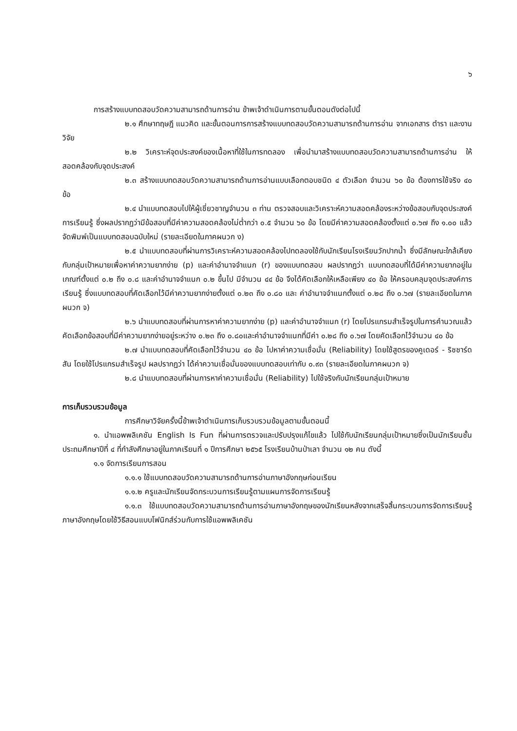๖
การสร้างแบบทดสอบวัดความสามารถด้านการอ่าน ข้าพเจ้าดำเนินการตามขั้นตอนดังต่อไปนี้
๒.๑ ศึกษาทฤษฎี แนวคิด และขั้นตอนการการสร้างแบบทดสอบวัดความสามารถด้านการอ่าน จากเอกสาร ตำรา และงานวิจัย
๒.๒ วิเคราะห์จุดประสงค์ของเนื้อหาที่ใช้ในการทดลอง เพื่อนำมาสร้างแบบทดสอบวัดความสามารถด้านการอ่าน ให้สอดคล้องกับจุดประสงค์
๒.๓ สร้างแบบทดสอบวัดความสามารถด้านการอ่านแบบเลือกตอบชนิด ๔ ตัวเลือก จำนวน ๖๐ ข้อ ต้องการใช้จริง ๔๐ ข้อ
๒.๔ นำแบบทดสอบไปให้ผู้เชี่ยวชาญจำนวน ๓ ท่าน ตรวจสอบและวิเคราะห์ความสอดคล้องระหว่างข้อสอบกับจุดประสงค์การเรียนรู้ ซึ่งผลปรากฏว่ามีข้อสอบที่มีค่าความสอดคล้องไม่ต่ำกว่า ๐.๕ จำนวน ๖๐ ข้อ โดยมีค่าความสอดคล้องตั้งแต่ ๐.๖๗ ถึง ๑.๐๐ แล้วจัดพิมพ์เป็นแบบทดสอบฉบับใหม่ (รายละเอียดในภาคผนวก ง)
๒.๕ นำแบบทดสอบที่ผ่านการวิเคราะห์ความสอดคล้องไปทดลองใช้กับนักเรียนโรงเรียนวักปากน้ำ ซึ่งมีลักษณะใกล้เคียงกับกลุ่มเป้าหมายเพื่อหาค่าความยากง่าย (p) และค่าอำนาจจำแนก (r) ของแบบทดสอบ ผลปรากฏว่า แบบทดสอบที่ได้มีค่าความยากอยู่ในเกณฑ์ตั้งแต่ ๐.๒ ถึง ๐.๘ และค่าอำนาจจำแนก ๐.๒ ขึ้นไป มีจำนวน ๔๔ ข้อ จึงได้คัดเลือกให้เหลือเพียง ๔๐ ข้อ ให้ครอบคลุมจุดประสงค์การเรียนรู้ ซึ่งแบบทดสอบที่คัดเลือกไว้มีค่าความยากง่ายตั้งแต่ ๐.๒๓ ถึง ๐.๘๐ และ ค่าอำนาจจำแนกตั้งแต่ ๐.๒๘ ถึง ๐.๖๗ (รายละเอียดในภาคผนวก จ)
๒.๖ นำแบบทดสอบที่ผ่านการหาค่าความยากง่าย (p) และค่าอำนาจจำแนก (r) โดยโปรแกรมสำเร็จรูปในการคำนวณแล้ว คัดเลือกข้อสอบที่มีค่าความยากง่ายอยู่ระหว่าง ๐.๒๓ ถึง ๐.๘๐และค่าอำนาจจำแนกที่มีค่า ๐.๒๘ ถึง ๐.๖๗ โดยคัดเลือกไว้จำนวน ๔๐ ข้อ
๒.๗ นำแบบทดสอบที่คัดเลือกไว้จำนวน ๔๐ ข้อ ไปหาค่าความเชื่อมั่น (Reliability) โดยใช้สูตรของคูเดอร์ - ริชชาร์ดสัน โดยใช้โปรแกรมสำเร็จรูป ผลปรากฏว่า ได้ค่าความเชื่อมั่นของแบบทดสอบเท่ากับ ๐.๙๓ (รายละเอียดในภาคผนวก จ)
๒.๘ นำแบบทดสอบที่ผ่านการหาค่าความเชื่อมั่น (Reliability) ไปใช้จริงกับนักเรียนกลุ่มเป้าหมาย
การเก็บรวบรวมข้อมูล
การศึกษาวิจัยครั้งนี้ข้าพเจ้าดำเนินการเก็บรวบรวมข้อมูลตามขั้นตอนนี้
๑. นำแอพพลิเคชัน English Is Fun ที่ผ่านการตรวจและปรับปรุงแก้ไขแล้ว ไปใช้กับนักเรียนกลุ่มเป้าหมายซึ่งเป็นนักเรียนชั้นประถมศึกษาปีที่ ๔ ที่กำลังศึกษาอยู่ในภาคเรียนที่ ๑ ปีการศึกษา ๒๕๖๕ โรงเรียนบ้านป่าเลา จำนวน ๑๒ คน ดังนี้
๑.๑ จัดการเรียนการสอน
๑.๑.๑ ใช้แบบทดสอบวัดความสามารถด้านการอ่านภาษาอังกฤษก่อนเรียน
๑.๑.๒ ครูและนักเรียนจัดกระบวนการเรียนรู้ตามแผนการจัดการเรียนรู้
๑.๑.๓ ใช้แบบทดสอบวัดความสามารถด้านการอ่านภาษาอังกฤษของนักเรียนหลังจากเสร็จสิ้นกระบวนการจัดการเรียนรู้ภาษาอังกฤษโดยใช้วิธีสอนแบบโฟนิกส์ร่วมกับการใช้แอพพลิเคชัน